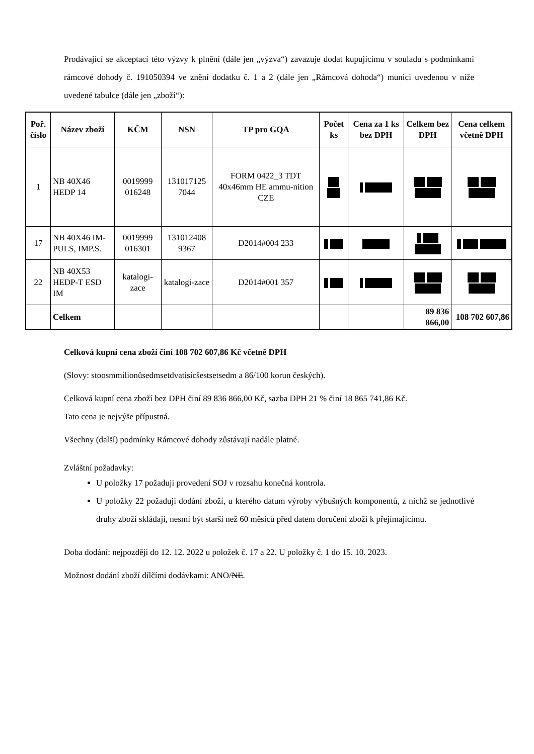Prodávající se akceptací této výzvy k plnění (dále jen „výzva“) zavazuje dodat kupujícímu v souladu s podmínkami rámcové dohody č. 191050394 ve znění dodatku č. 1 a 2 (dále jen „Rámcová dohoda“) munici uvedenou v níže uvedené tabulce (dále jen „zboží“):
| Poř. číslo | Název zboží | KČM | NSN | TP pro GQA | Počet ks | Cena za 1 ks bez DPH | Celkem bez DPH | Cena celkem včetně DPH |
| --- | --- | --- | --- | --- | --- | --- | --- | --- |
| 1 | NB 40X46 HEDP 14 | 0019999 016248 | 131017125 7044 | FORM 0422_3 TDT 40x46mm HE ammu-nition CZE | | | | |
| 17 | NB 40X46 IM-PULS, IMP.S. | 0019999 016301 | 131012408 9367 | D2014#004 233 | | | | |
| 22 | NB 40X53 HEDP-T ESD IM | katalogi-zace | katalogi-zace | D2014#001 357 | | | | |
| | Celkem | | | | | | 89 836 866,00 | 108 702 607,86 |
Celková kupní cena zboží činí 108 702 607,86 Kč včetně DPH
(Slovy: stoosmmilionůsedmsetdvatisícšestsetsedm a 86/100 korun českých).
Celková kupní cena zboží bez DPH činí 89 836 866,00 Kč, sazba DPH 21 % činí 18 865 741,86 Kč.
Tato cena je nejvýše přípustná.
Všechny (další) podmínky Rámcové dohody zůstávají nadále platné.
Zvláštní požadavky:
U položky 17 požaduji provedení SOJ v rozsahu konečná kontrola.
U položky 22 požaduji dodání zboží, u kterého datum výroby výbušných komponentů, z nichž se jednotlivé druhy zboží skládají, nesmí být starší než 60 měsíců před datem doručení zboží k přejímajícímu.
Doba dodání: nejpozději do 12. 12. 2022 u položek č. 17 a 22. U položky č. 1 do 15. 10. 2023.
Možnost dodání zboží dílčími dodávkami: ANO/NE.